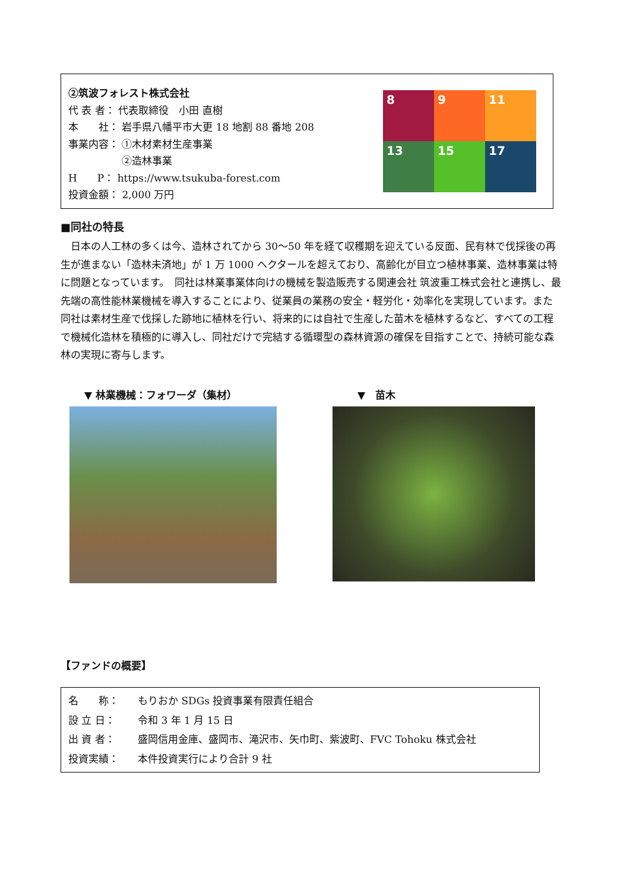②筑波フォレスト株式会社
代 表 者： 代表取締役　小田 直樹
本　　社： 岩手県八幡平市大更 18 地割 88 番地 208
事業内容： ①木材素材生産事業
　　　　　 ②造林事業
H　　P： https://www.tsukuba-forest.com
投資金額： 2,000 万円
8
9
11
13
15
17
■同社の特長
日本の人工林の多くは今、造林されてから 30～50 年を経て収穫期を迎えている反面、民有林で伐採後の再生が進まない「造林未済地」が 1 万 1000 ヘクタールを超えており、高齢化が目立つ植林事業、造林事業は特に問題となっています。　同社は林業事業体向けの機械を製造販売する関連会社 筑波重工株式会社と連携し、最先端の高性能林業機械を導入することにより、従業員の業務の安全・軽労化・効率化を実現しています。また同社は素材生産で伐採した跡地に植林を行い、将来的には自社で生産した苗木を植林するなど、すべての工程で機械化造林を積極的に導入し、同社だけで完結する循環型の森林資源の確保を目指すことで、持続可能な森林の実現に寄与します。
▼ 林業機械：フォワーダ（集材） ▼　苗木
【ファンドの概要】
| 名 称： | もりおか SDGs 投資事業有限責任組合 |
| 設 立 日： | 令和 3 年 1 月 15 日 |
| 出 資 者： | 盛岡信用金庫、盛岡市、滝沢市、矢巾町、紫波町、FVC Tohoku 株式会社 |
| 投資実績： | 本件投資実行により合計 9 社 |